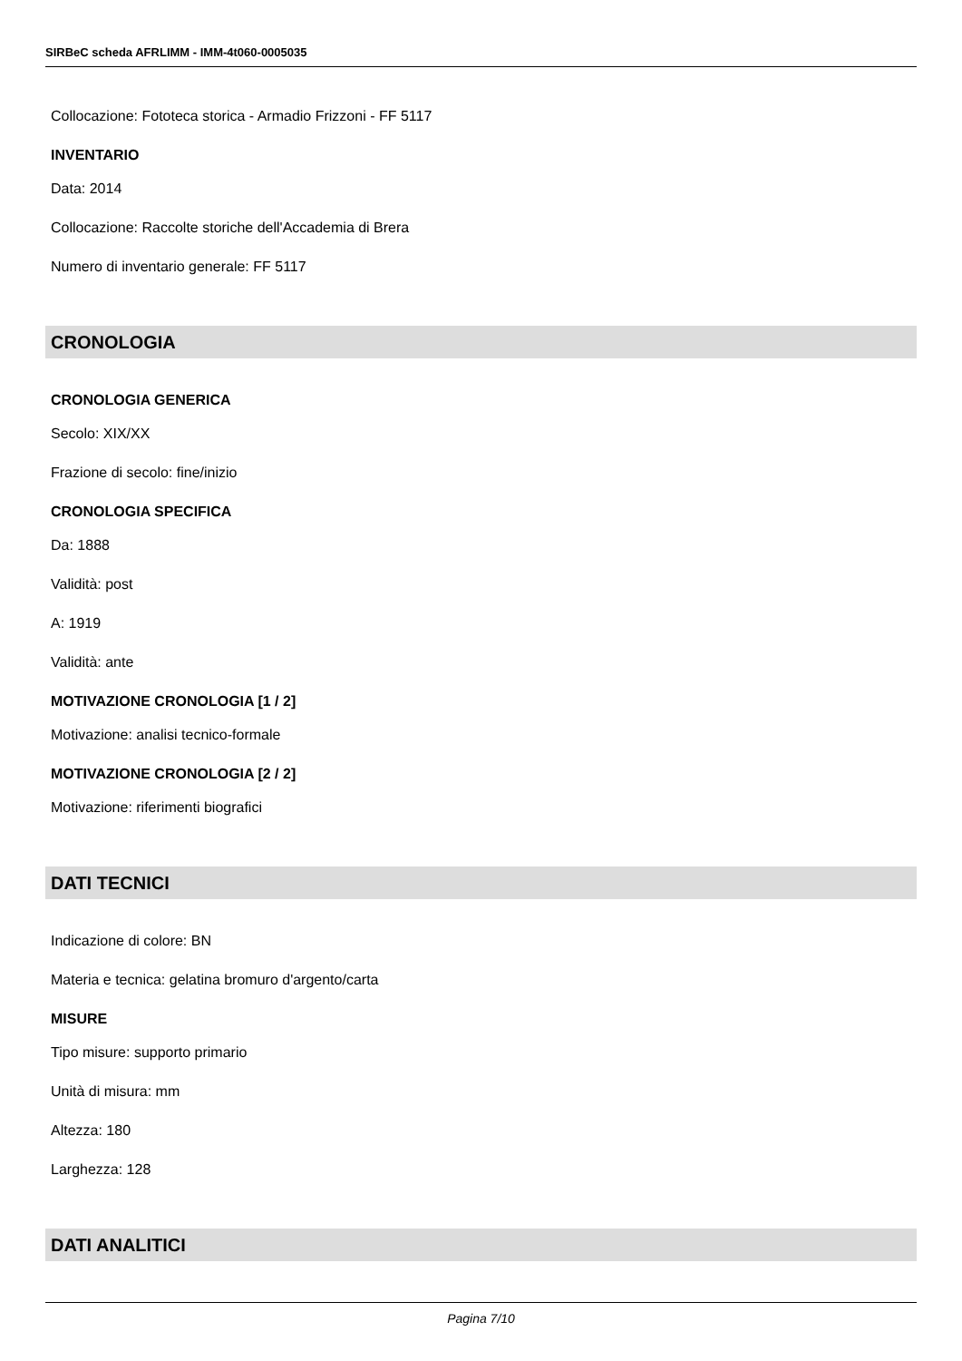SIRBeC scheda AFRLIMM - IMM-4t060-0005035
Collocazione: Fototeca storica - Armadio Frizzoni - FF 5117
INVENTARIO
Data: 2014
Collocazione: Raccolte storiche dell'Accademia di Brera
Numero di inventario generale: FF 5117
CRONOLOGIA
CRONOLOGIA GENERICA
Secolo: XIX/XX
Frazione di secolo: fine/inizio
CRONOLOGIA SPECIFICA
Da: 1888
Validità: post
A: 1919
Validità: ante
MOTIVAZIONE CRONOLOGIA [1 / 2]
Motivazione: analisi tecnico-formale
MOTIVAZIONE CRONOLOGIA [2 / 2]
Motivazione: riferimenti biografici
DATI TECNICI
Indicazione di colore: BN
Materia e tecnica: gelatina bromuro d'argento/carta
MISURE
Tipo misure: supporto primario
Unità di misura: mm
Altezza: 180
Larghezza: 128
DATI ANALITICI
Pagina 7/10